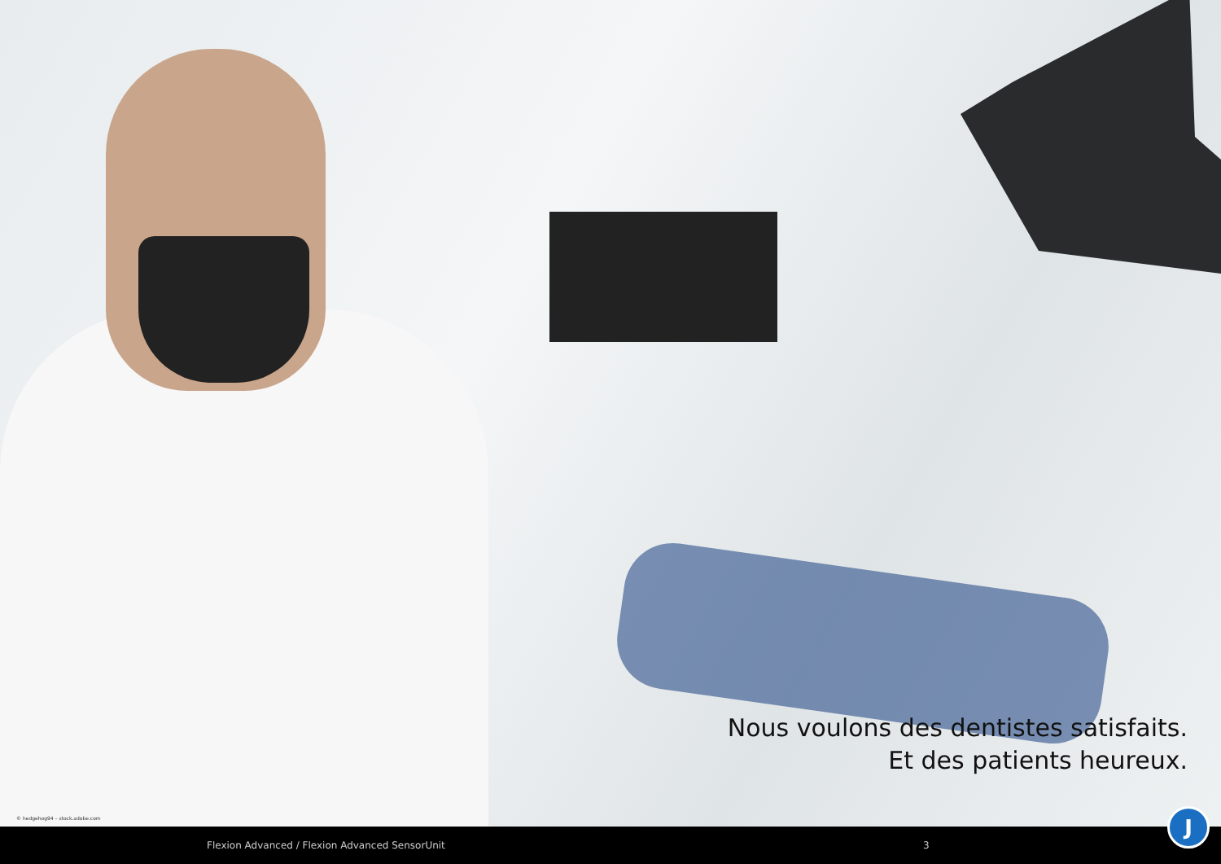© hedgehog94 – stock.adobe.com
Nous voulons des dentistes satisfaits.
Et des patients heureux.
J
Flexion Advanced / Flexion Advanced SensorUnit 3